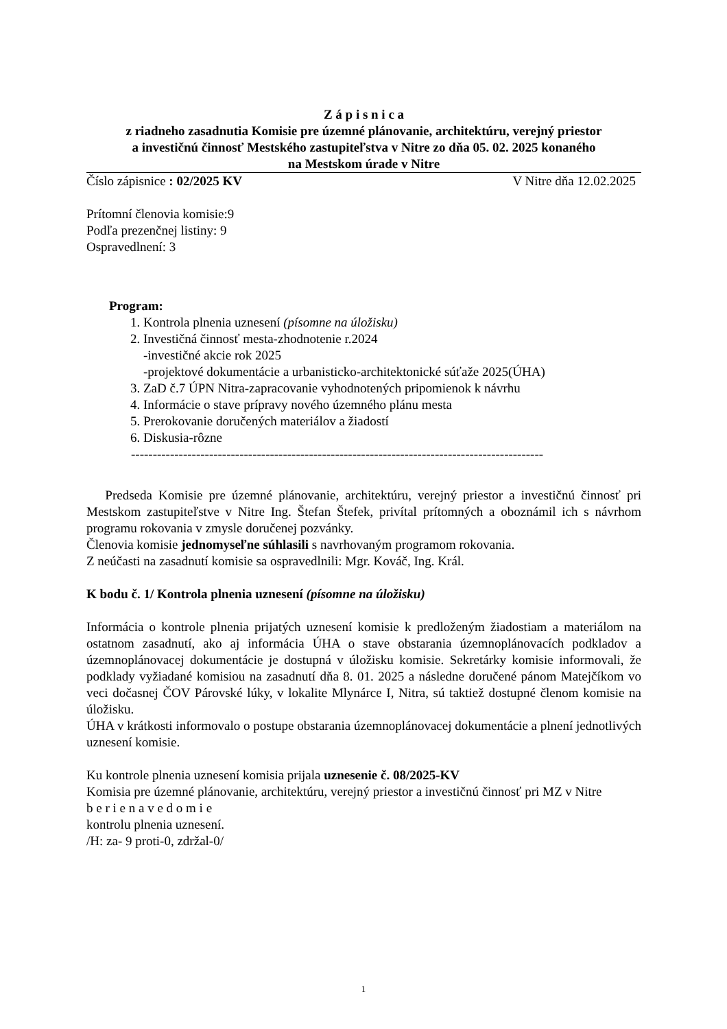Z á p i s n i c a
z riadneho zasadnutia Komisie pre územné plánovanie, architektúru, verejný priestor
a investičnú činnosť Mestského zastupiteľstva v Nitre zo dňa 05. 02. 2025 konaného
na Mestskom úrade v Nitre
Číslo zápisnice : 02/2025 KV V Nitre dňa 12.02.2025
Prítomní členovia komisie:9
Podľa prezenčnej listiny: 9
Ospravedlnení: 3
Program:
1. Kontrola plnenia uznesení (písomne na úložisku)
2. Investičná činnosť mesta-zhodnotenie r.2024
-investičné akcie rok 2025
-projektové dokumentácie a urbanisticko-architektonické súťaže 2025(ÚHA)
3. ZaD č.7 ÚPN Nitra-zapracovanie vyhodnotených pripomienok k návrhu
4. Informácie o stave prípravy nového územného plánu mesta
5. Prerokovanie doručených materiálov a žiadostí
6. Diskusia-rôzne
-----------------------------------------------------------------------------------------------
Predseda Komisie pre územné plánovanie, architektúru, verejný priestor a investičnú činnosť pri Mestskom zastupiteľstve v Nitre Ing. Štefan Štefek, privítal prítomných a oboznámil ich s návrhom programu rokovania v zmysle doručenej pozvánky.
Členovia komisie jednomyseľne súhlasili s navrhovaným programom rokovania.
Z neúčasti na zasadnutí komisie sa ospravedlnili: Mgr. Kováč, Ing. Král.
K bodu č. 1/ Kontrola plnenia uznesení (písomne na úložisku)
Informácia o kontrole plnenia prijatých uznesení komisie k predloženým žiadostiam a materiálom na ostatnom zasadnutí, ako aj informácia ÚHA o stave obstarania územnoplánovacích podkladov a územnoplánovacej dokumentácie je dostupná v úložisku komisie. Sekretárky komisie informovali, že podklady vyžiadané komisiou na zasadnutí dňa 8. 01. 2025 a následne doručené pánom Matejčíkom vo veci dočasnej ČOV Párovské lúky, v lokalite Mlynárce I, Nitra, sú taktiež dostupné členom komisie na úložisku.
ÚHA v krátkosti informovalo o postupe obstarania územnoplánovacej dokumentácie a plnení jednotlivých uznesení komisie.
Ku kontrole plnenia uznesení komisia prijala uznesenie č. 08/2025-KV
Komisia pre územné plánovanie, architektúru, verejný priestor a investičnú činnosť pri MZ v Nitre
b e r i e n a v e d o m i e
kontrolu plnenia uznesení.
/H: za- 9 proti-0, zdržal-0/
1